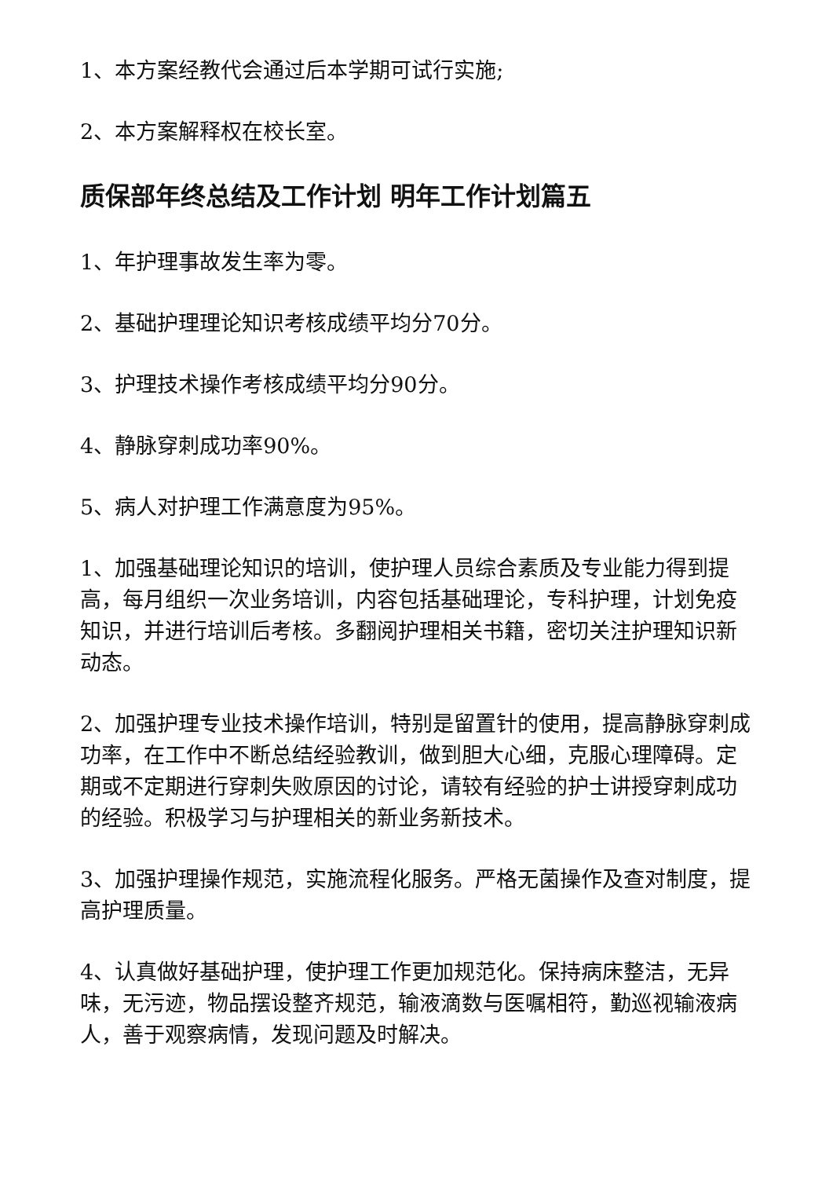1、本方案经教代会通过后本学期可试行实施;
2、本方案解释权在校长室。
质保部年终总结及工作计划 明年工作计划篇五
1、年护理事故发生率为零。
2、基础护理理论知识考核成绩平均分70分。
3、护理技术操作考核成绩平均分90分。
4、静脉穿刺成功率90%。
5、病人对护理工作满意度为95%。
1、加强基础理论知识的培训，使护理人员综合素质及专业能力得到提高，每月组织一次业务培训，内容包括基础理论，专科护理，计划免疫知识，并进行培训后考核。多翻阅护理相关书籍，密切关注护理知识新动态。
2、加强护理专业技术操作培训，特别是留置针的使用，提高静脉穿刺成功率，在工作中不断总结经验教训，做到胆大心细，克服心理障碍。定期或不定期进行穿刺失败原因的讨论，请较有经验的护士讲授穿刺成功的经验。积极学习与护理相关的新业务新技术。
3、加强护理操作规范，实施流程化服务。严格无菌操作及查对制度，提高护理质量。
4、认真做好基础护理，使护理工作更加规范化。保持病床整洁，无异味，无污迹，物品摆设整齐规范，输液滴数与医嘱相符，勤巡视输液病人，善于观察病情，发现问题及时解决。